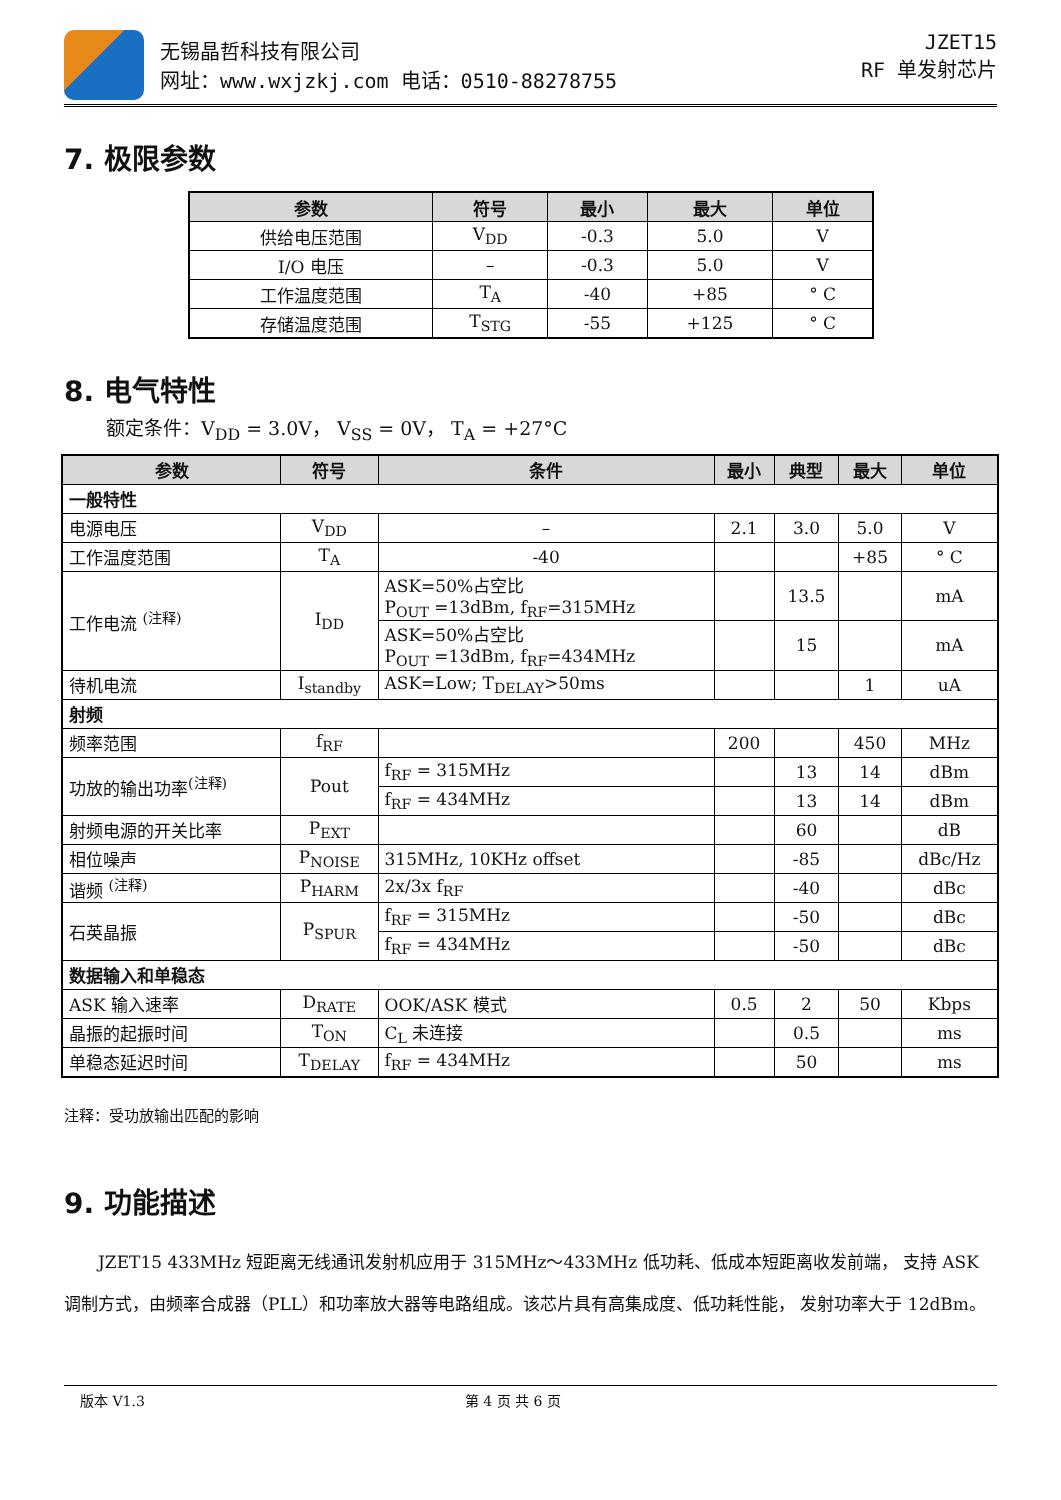无锡晶哲科技有限公司
网址：www.wxjzkj.com 电话：0510-88278755
JZET15
RF 单发射芯片
7. 极限参数
| 参数 | 符号 | 最小 | 最大 | 单位 |
| --- | --- | --- | --- | --- |
| 供给电压范围 | V<sub>DD</sub> | -0.3 | 5.0 | V |
| I/O 电压 | – | -0.3 | 5.0 | V |
| 工作温度范围 | T<sub>A</sub> | -40 | +85 | ° C |
| 存储温度范围 | T<sub>STG</sub> | -55 | +125 | ° C |
8. 电气特性
额定条件：V<sub>DD</sub> = 3.0V， V<sub>SS</sub> = 0V， T<sub>A</sub> = +27°C
| 参数 | 符号 | 条件 | 最小 | 典型 | 最大 | 单位 |
| --- | --- | --- | --- | --- | --- | --- |
| 一般特性 | | | | | | |
| 电源电压 | V<sub>DD</sub> | – | 2.1 | 3.0 | 5.0 | V |
| 工作温度范围 | T<sub>A</sub> | -40 | | | +85 | ° C |
| 工作电流 <sup>(注释)</sup> | I<sub>DD</sub> | ASK=50%占空比 P<sub>OUT</sub> =13dBm, f<sub>RF</sub>=315MHz | | 13.5 | | mA |
| | | ASK=50%占空比 P<sub>OUT</sub> =13dBm, f<sub>RF</sub>=434MHz | | 15 | | mA |
| 待机电流 | I<sub>standby</sub> | ASK=Low; T<sub>DELAY</sub>>50ms | | | 1 | uA |
| 射频 | | | | | | |
| 频率范围 | f<sub>RF</sub> | | 200 | | 450 | MHz |
| 功放的输出功率<sup>(注释)</sup> | Pout | f<sub>RF</sub> = 315MHz | | 13 | 14 | dBm |
| | | f<sub>RF</sub> = 434MHz | | 13 | 14 | dBm |
| 射频电源的开关比率 | P<sub>EXT</sub> | | | 60 | | dB |
| 相位噪声 | P<sub>NOISE</sub> | 315MHz, 10KHz offset | | -85 | | dBc/Hz |
| 谐频 <sup>(注释)</sup> | P<sub>HARM</sub> | 2x/3x f<sub>RF</sub> | | -40 | | dBc |
| 石英晶振 | P<sub>SPUR</sub> | f<sub>RF</sub> = 315MHz | | -50 | | dBc |
| | | f<sub>RF</sub> = 434MHz | | -50 | | dBc |
| 数据输入和单稳态 | | | | | | |
| ASK 输入速率 | D<sub>RATE</sub> | OOK/ASK 模式 | 0.5 | 2 | 50 | Kbps |
| 晶振的起振时间 | T<sub>ON</sub> | C<sub>L</sub> 未连接 | | 0.5 | | ms |
| 单稳态延迟时间 | T<sub>DELAY</sub> | f<sub>RF</sub> = 434MHz | | 50 | | ms |
注释：受功放输出匹配的影响
9. 功能描述
JZET15 433MHz 短距离无线通讯发射机应用于 315MHz～433MHz 低功耗、低成本短距离收发前端， 支持 ASK 调制方式，由频率合成器（PLL）和功率放大器等电路组成。该芯片具有高集成度、低功耗性能， 发射功率大于 12dBm。
版本 V1.3 第 4 页 共 6 页